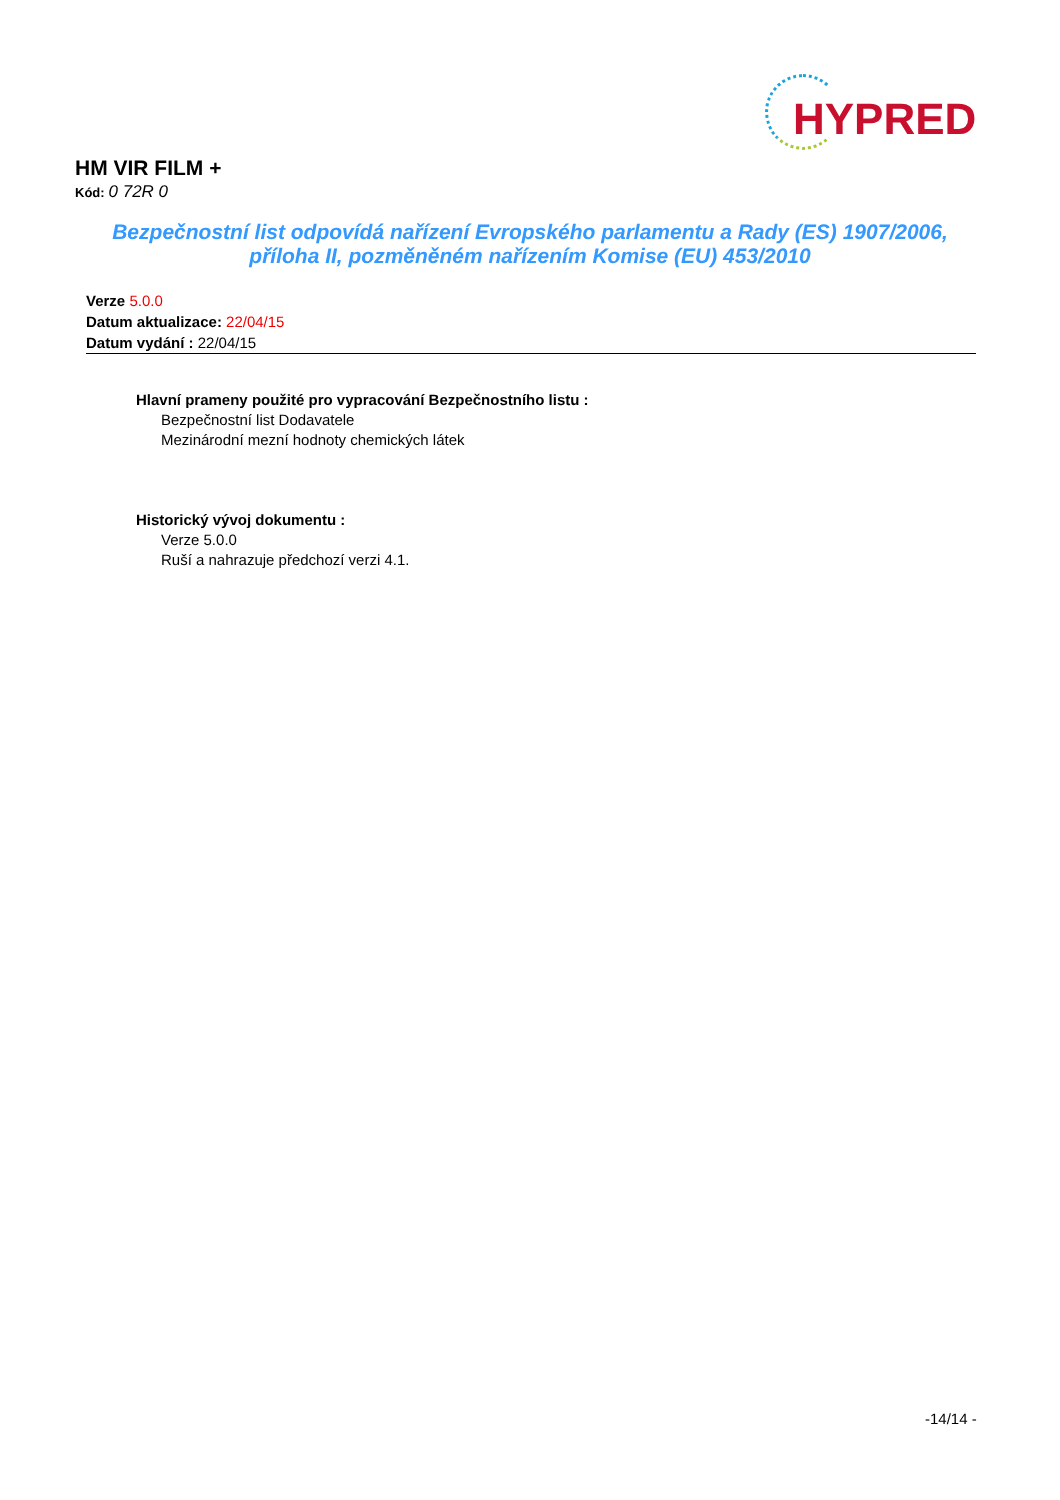HYPRED
HM VIR FILM +
Kód: 0 72R 0
Bezpečnostní list odpovídá nařízení Evropského parlamentu a Rady (ES) 1907/2006,
příloha II, pozměněném nařízením Komise (EU) 453/2010
Verze 5.0.0
Datum aktualizace: 22/04/15
Datum vydání : 22/04/15
Hlavní prameny použité pro vypracování Bezpečnostního listu :
Bezpečnostní list Dodavatele
Mezinárodní mezní hodnoty chemických látek
Historický vývoj dokumentu :
Verze 5.0.0
Ruší a nahrazuje předchozí verzi 4.1.
-14/14 -